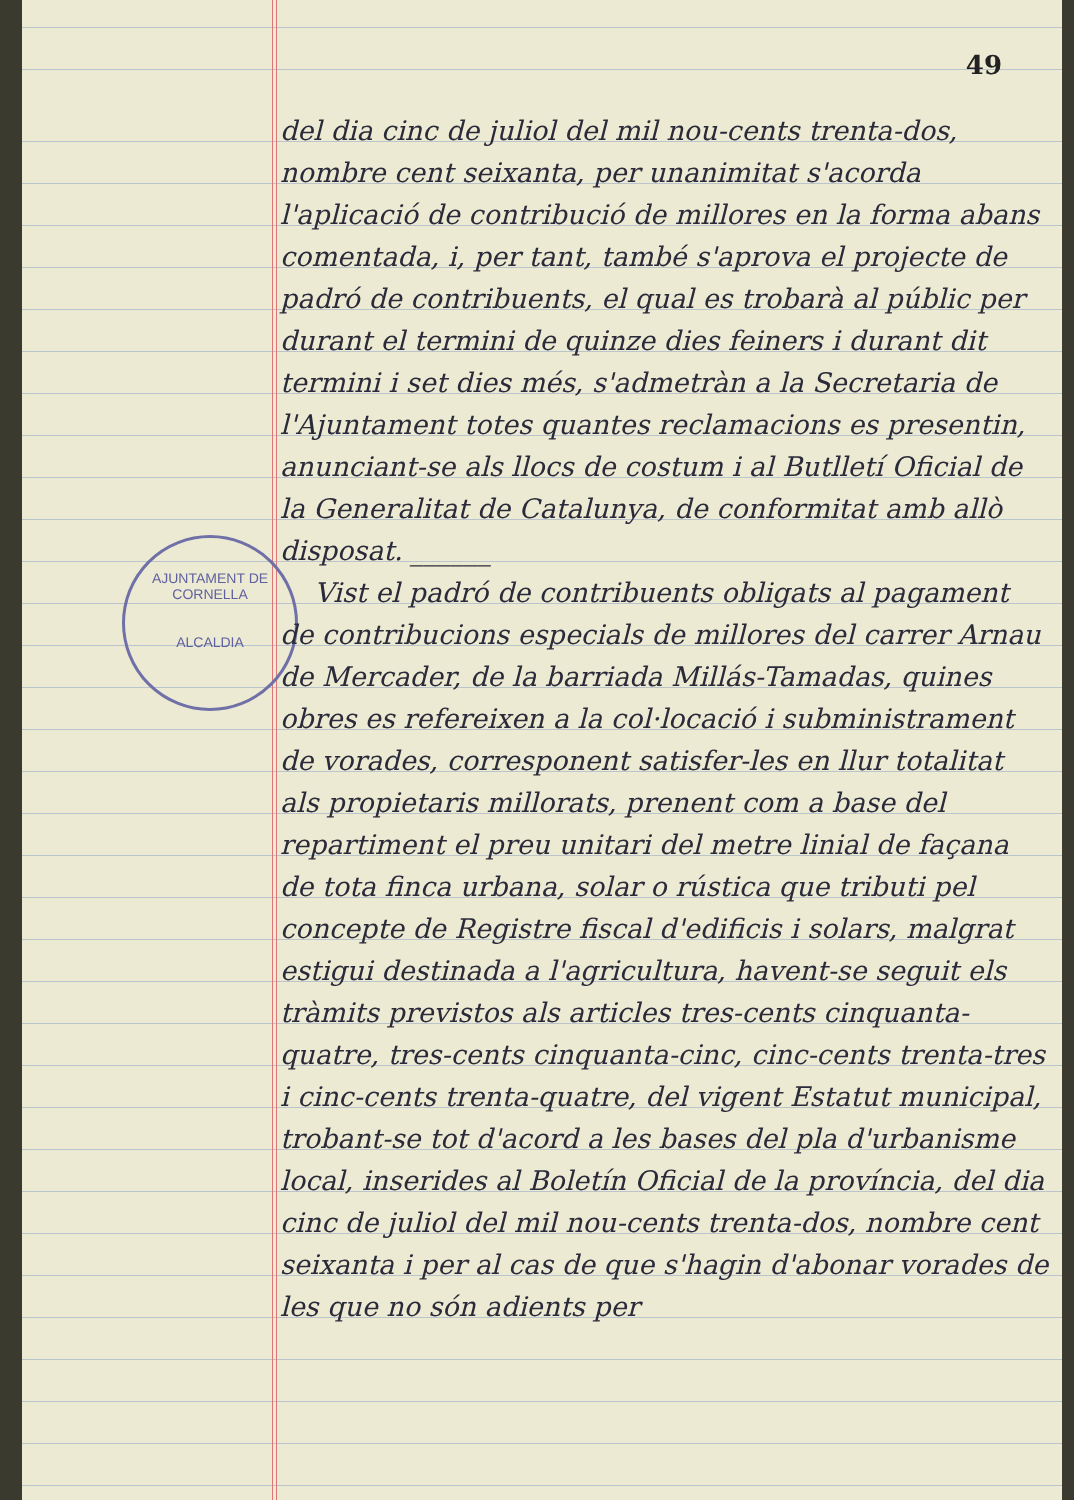49
AJUNTAMENT DE CORNELLA
ALCALDIA
del dia cinc de juliol del mil nou-cents trenta-dos, nombre cent seixanta, per unanimitat s'acorda l'aplicació de contribució de millores en la forma abans comentada, i, per tant, també s'aprova el projecte de padró de contribuents, el qual es trobarà al públic per durant el termini de quinze dies feiners i durant dit termini i set dies més, s'admetràn a la Secretaria de l'Ajuntament totes quantes reclamacions es presentin, anunciant-se als llocs de costum i al Butlletí Oficial de la Generalitat de Catalunya, de conformitat amb allò disposat. ______
Vist el padró de contribuents obligats al pagament de contribucions especials de millores del carrer Arnau de Mercader, de la barriada Millás-Tamadas, quines obres es refereixen a la col·locació i subministrament de vorades, corresponent satisfer-les en llur totalitat als propietaris millorats, prenent com a base del repartiment el preu unitari del metre linial de façana de tota finca urbana, solar o rústica que tributi pel concepte de Registre fiscal d'edificis i solars, malgrat estigui destinada a l'agricultura, havent-se seguit els tràmits previstos als articles tres-cents cinquanta-quatre, tres-cents cinquanta-cinc, cinc-cents trenta-tres i cinc-cents trenta-quatre, del vigent Estatut municipal, trobant-se tot d'acord a les bases del pla d'urbanisme local, inserides al Boletín Oficial de la província, del dia cinc de juliol del mil nou-cents trenta-dos, nombre cent seixanta i per al cas de que s'hagin d'abonar vorades de les que no són adients per